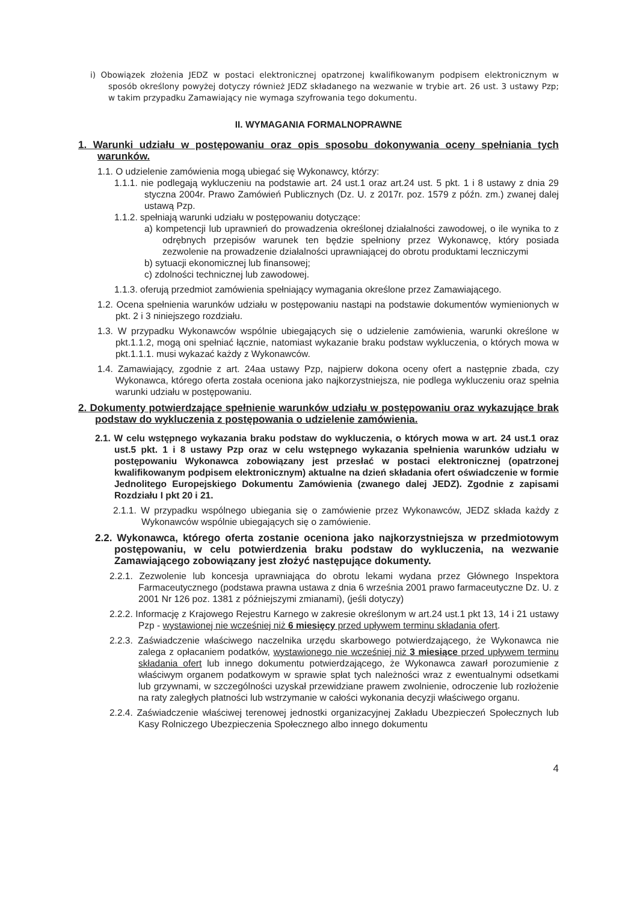i) Obowiązek złożenia JEDZ w postaci elektronicznej opatrzonej kwalifikowanym podpisem elektronicznym w sposób określony powyżej dotyczy również JEDZ składanego na wezwanie w trybie art. 26 ust. 3 ustawy Pzp; w takim przypadku Zamawiający nie wymaga szyfrowania tego dokumentu.
II. WYMAGANIA FORMALNOPRAWNE
1. Warunki udziału w postępowaniu oraz opis sposobu dokonywania oceny spełniania tych warunków.
1.1. O udzielenie zamówienia mogą ubiegać się Wykonawcy, którzy:
1.1.1. nie podlegają wykluczeniu na podstawie art. 24 ust.1 oraz art.24 ust. 5 pkt. 1 i 8 ustawy z dnia 29 styczna 2004r. Prawo Zamówień Publicznych (Dz. U. z 2017r. poz. 1579 z późn. zm.) zwanej dalej ustawą Pzp.
1.1.2. spełniają warunki udziału w postępowaniu dotyczące:
a) kompetencji lub uprawnień do prowadzenia określonej działalności zawodowej, o ile wynika to z odrębnych przepisów warunek ten będzie spełniony przez Wykonawcę, który posiada zezwolenie na prowadzenie działalności uprawniającej do obrotu produktami leczniczymi
b) sytuacji ekonomicznej lub finansowej;
c) zdolności technicznej lub zawodowej.
1.1.3. oferują przedmiot zamówienia spełniający wymagania określone przez Zamawiającego.
1.2. Ocena spełnienia warunków udziału w postępowaniu nastąpi na podstawie dokumentów wymienionych w pkt. 2 i 3 niniejszego rozdziału.
1.3. W przypadku Wykonawców wspólnie ubiegających się o udzielenie zamówienia, warunki określone w pkt.1.1.2, mogą oni spełniać łącznie, natomiast wykazanie braku podstaw wykluczenia, o których mowa w pkt.1.1.1. musi wykazać każdy z Wykonawców.
1.4. Zamawiający, zgodnie z art. 24aa ustawy Pzp, najpierw dokona oceny ofert a następnie zbada, czy Wykonawca, którego oferta została oceniona jako najkorzystniejsza, nie podlega wykluczeniu oraz spełnia warunki udziału w postępowaniu.
2. Dokumenty potwierdzające spełnienie warunków udziału w postępowaniu oraz wykazujące brak podstaw do wykluczenia z postępowania o udzielenie zamówienia.
2.1. W celu wstępnego wykazania braku podstaw do wykluczenia, o których mowa w art. 24 ust.1 oraz ust.5 pkt. 1 i 8 ustawy Pzp oraz w celu wstępnego wykazania spełnienia warunków udziału w postępowaniu Wykonawca zobowiązany jest przesłać w postaci elektronicznej (opatrzonej kwalifikowanym podpisem elektronicznym) aktualne na dzień składania ofert oświadczenie w formie Jednolitego Europejskiego Dokumentu Zamówienia (zwanego dalej JEDZ). Zgodnie z zapisami Rozdziału I pkt 20 i 21.
2.1.1. W przypadku wspólnego ubiegania się o zamówienie przez Wykonawców, JEDZ składa każdy z Wykonawców wspólnie ubiegających się o zamówienie.
2.2. Wykonawca, którego oferta zostanie oceniona jako najkorzystniejsza w przedmiotowym postępowaniu, w celu potwierdzenia braku podstaw do wykluczenia, na wezwanie Zamawiającego zobowiązany jest złożyć następujące dokumenty.
2.2.1. Zezwolenie lub koncesja uprawniająca do obrotu lekami wydana przez Głównego Inspektora Farmaceutycznego (podstawa prawna ustawa z dnia 6 września 2001 prawo farmaceutyczne Dz. U. z 2001 Nr 126 poz. 1381 z późniejszymi zmianami), (jeśli dotyczy)
2.2.2. Informację z Krajowego Rejestru Karnego w zakresie określonym w art.24 ust.1 pkt 13, 14 i 21 ustawy Pzp - wystawionej nie wcześniej niż 6 miesięcy przed upływem terminu składania ofert.
2.2.3. Zaświadczenie właściwego naczelnika urzędu skarbowego potwierdzającego, że Wykonawca nie zalega z opłacaniem podatków, wystawionego nie wcześniej niż 3 miesiące przed upływem terminu składania ofert lub innego dokumentu potwierdzającego, że Wykonawca zawarł porozumienie z właściwym organem podatkowym w sprawie spłat tych należności wraz z ewentualnymi odsetkami lub grzywnami, w szczególności uzyskał przewidziane prawem zwolnienie, odroczenie lub rozłożenie na raty zaległych płatności lub wstrzymanie w całości wykonania decyzji właściwego organu.
2.2.4. Zaświadczenie właściwej terenowej jednostki organizacyjnej Zakładu Ubezpieczeń Społecznych lub Kasy Rolniczego Ubezpieczenia Społecznego albo innego dokumentu
4